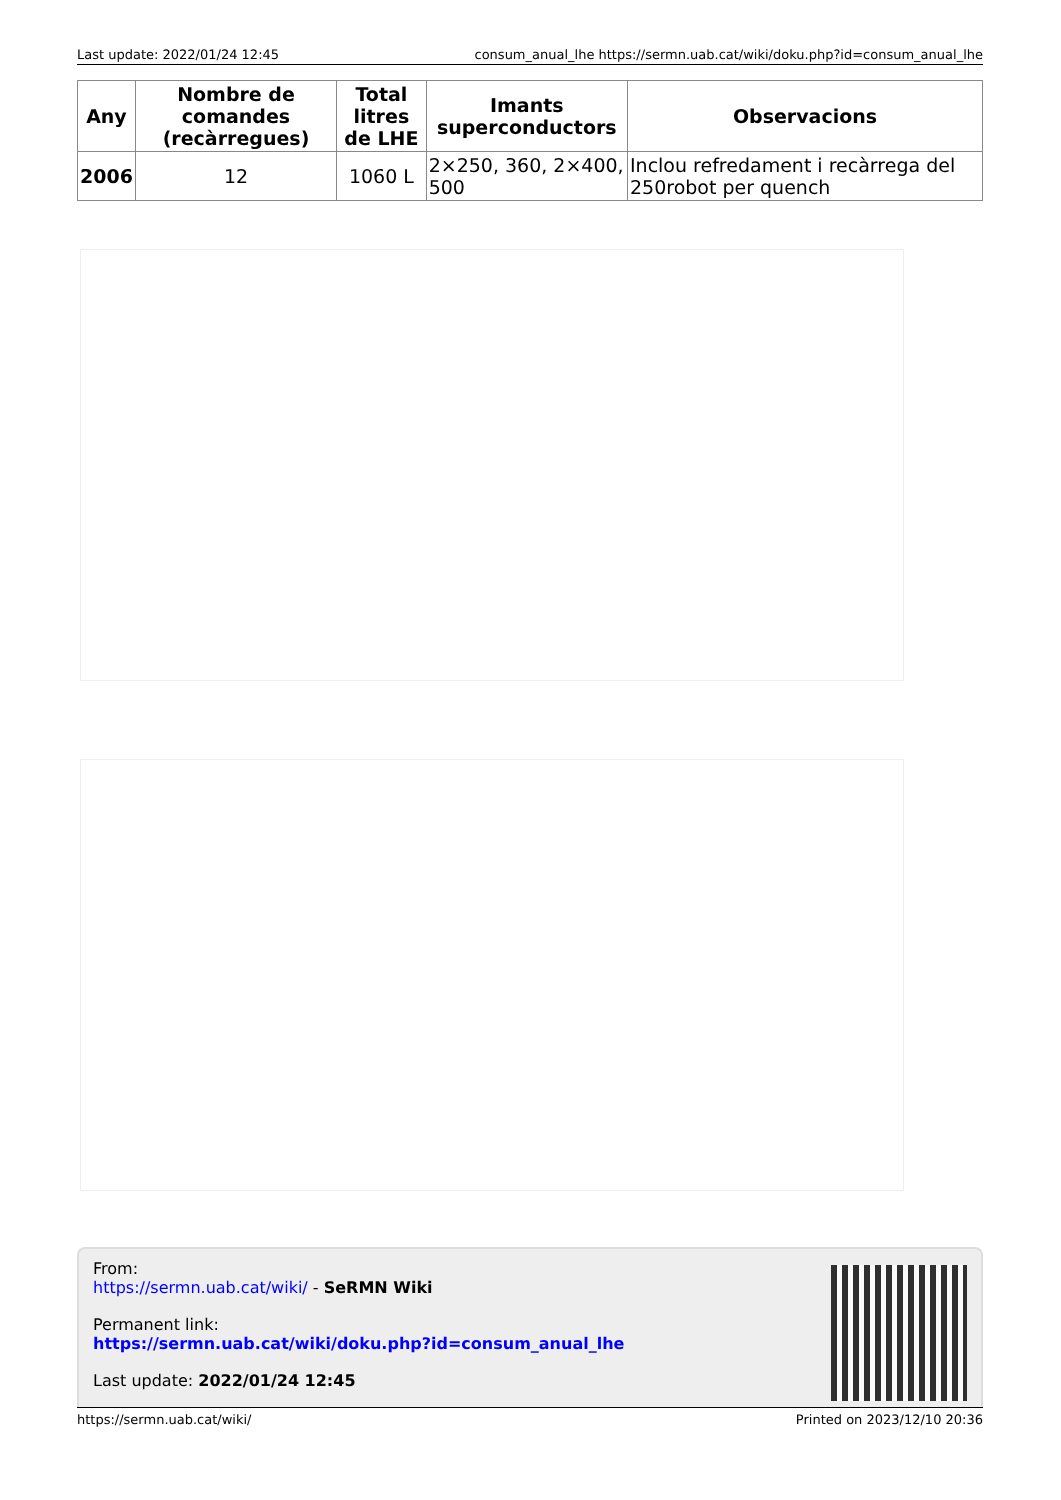Last update: 2022/01/24 12:45 consum_anual_lhe https://sermn.uab.cat/wiki/doku.php?id=consum_anual_lhe
| Any | Nombre de comandes (recàrregues) | Total litres de LHE | Imants superconductors | Observacions |
| --- | --- | --- | --- | --- |
| 2006 | 12 | 1060 L | 2×250, 360, 2×400, 500 | Inclou refredament i recàrrega del 250robot per quench |
From:
https://sermn.uab.cat/wiki/ - SeRMN Wiki
Permanent link:
https://sermn.uab.cat/wiki/doku.php?id=consum_anual_lhe
Last update: 2022/01/24 12:45
https://sermn.uab.cat/wiki/ Printed on 2023/12/10 20:36